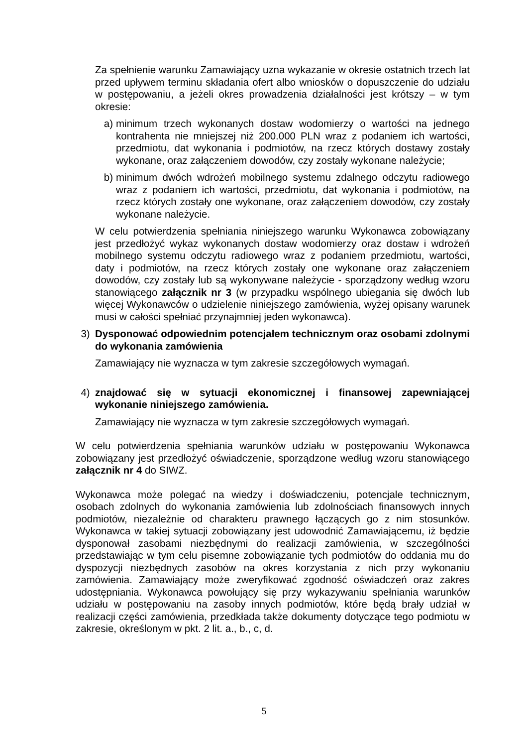Za spełnienie warunku Zamawiający uzna wykazanie w okresie ostatnich trzech lat przed upływem terminu składania ofert albo wniosków o dopuszczenie do udziału w postępowaniu, a jeżeli okres prowadzenia działalności jest krótszy – w tym okresie:
a) minimum trzech wykonanych dostaw wodomierzy o wartości na jednego kontrahenta nie mniejszej niż 200.000 PLN wraz z podaniem ich wartości, przedmiotu, dat wykonania i podmiotów, na rzecz których dostawy zostały wykonane, oraz załączeniem dowodów, czy zostały wykonane należycie;
b) minimum dwóch wdrożeń mobilnego systemu zdalnego odczytu radiowego wraz z podaniem ich wartości, przedmiotu, dat wykonania i podmiotów, na rzecz których zostały one wykonane, oraz załączeniem dowodów, czy zostały wykonane należycie.
W celu potwierdzenia spełniania niniejszego warunku Wykonawca zobowiązany jest przedłożyć wykaz wykonanych dostaw wodomierzy oraz dostaw i wdrożeń mobilnego systemu odczytu radiowego wraz z podaniem przedmiotu, wartości, daty i podmiotów, na rzecz których zostały one wykonane oraz załączeniem dowodów, czy zostały lub są wykonywane należycie - sporządzony według wzoru stanowiącego załącznik nr 3 (w przypadku wspólnego ubiegania się dwóch lub więcej Wykonawców o udzielenie niniejszego zamówienia, wyżej opisany warunek musi w całości spełniać przynajmniej jeden wykonawca).
3) Dysponować odpowiednim potencjałem technicznym oraz osobami zdolnymi do wykonania zamówienia
Zamawiający nie wyznacza w tym zakresie szczegółowych wymagań.
4) znajdować się w sytuacji ekonomicznej i finansowej zapewniającej wykonanie niniejszego zamówienia.
Zamawiający nie wyznacza w tym zakresie szczegółowych wymagań.
W celu potwierdzenia spełniania warunków udziału w postępowaniu Wykonawca zobowiązany jest przedłożyć oświadczenie, sporządzone według wzoru stanowiącego załącznik nr 4 do SIWZ.
Wykonawca może polegać na wiedzy i doświadczeniu, potencjale technicznym, osobach zdolnych do wykonania zamówienia lub zdolnościach finansowych innych podmiotów, niezależnie od charakteru prawnego łączących go z nim stosunków. Wykonawca w takiej sytuacji zobowiązany jest udowodnić Zamawiającemu, iż będzie dysponował zasobami niezbędnymi do realizacji zamówienia, w szczególności przedstawiając w tym celu pisemne zobowiązanie tych podmiotów do oddania mu do dyspozycji niezbędnych zasobów na okres korzystania z nich przy wykonaniu zamówienia. Zamawiający może zweryfikować zgodność oświadczeń oraz zakres udostępniania. Wykonawca powołujący się przy wykazywaniu spełniania warunków udziału w postępowaniu na zasoby innych podmiotów, które będą brały udział w realizacji części zamówienia, przedkłada także dokumenty dotyczące tego podmiotu w zakresie, określonym w pkt. 2 lit. a., b., c, d.
5